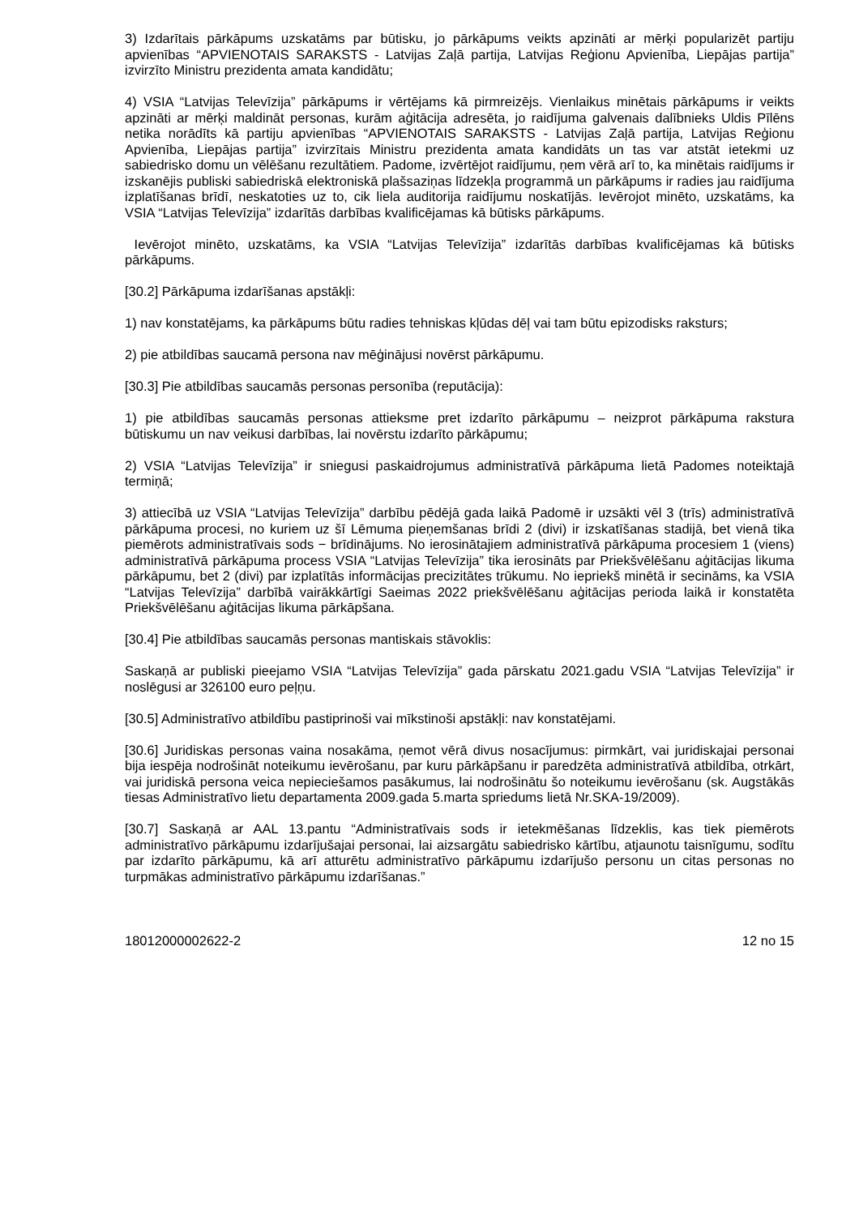3) Izdarītais pārkāpums uzskatāms par būtisku, jo pārkāpums veikts apzināti ar mērķi popularizēt partiju apvienības “APVIENOTAIS SARAKSTS - Latvijas Zaļā partija, Latvijas Reģionu Apvienība, Liepājas partija” izvirzīto Ministru prezidenta amata kandidātu;
4) VSIA “Latvijas Televīzija” pārkāpums ir vērtējams kā pirmreizējs. Vienlaikus minētais pārkāpums ir veikts apzināti ar mērķi maldināt personas, kurām aģitācija adresēta, jo raidījuma galvenais dalībnieks Uldis Pīlēns netika norādīts kā partiju apvienības “APVIENOTAIS SARAKSTS - Latvijas Zaļā partija, Latvijas Reģionu Apvienība, Liepājas partija” izvirzītais Ministru prezidenta amata kandidāts un tas var atstāt ietekmi uz sabiedrisko domu un vēlēšanu rezultātiem. Padome, izvērtējot raidījumu, ņem vērā arī to, ka minētais raidījums ir izskanējis publiski sabiedriskā elektroniskā plašsaziņas līdzekļa programmā un pārkāpums ir radies jau raidījuma izplatīšanas brīdī, neskatoties uz to, cik liela auditorija raidījumu noskatījās. Ievērojot minēto, uzskatāms, ka VSIA “Latvijas Televīzija” izdarītās darbības kvalificējamas kā būtisks pārkāpums.
Ievērojot minēto, uzskatāms, ka VSIA “Latvijas Televīzija” izdarītās darbības kvalificējamas kā būtisks pārkāpums.
[30.2] Pārkāpuma izdarīšanas apstākļi:
1) nav konstatējams, ka pārkāpums būtu radies tehniskas kļūdas dēļ vai tam būtu epizodisks raksturs;
2) pie atbildības saucamā persona nav mēģinājusi novērst pārkāpumu.
[30.3] Pie atbildības saucamās personas personība (reputācija):
1) pie atbildības saucamās personas attieksme pret izdarīto pārkāpumu – neizprot pārkāpuma rakstura būtiskumu un nav veikusi darbības, lai novērstu izdarīto pārkāpumu;
2) VSIA “Latvijas Televīzija” ir sniegusi paskaidrojumus administratīvā pārkāpuma lietā Padomes noteiktajā termiņā;
3) attiecībā uz VSIA “Latvijas Televīzija” darbību pēdējā gada laikā Padomē ir uzsākti vēl 3 (trīs) administratīvā pārkāpuma procesi, no kuriem uz šī Lēmuma pieņemšanas brīdi 2 (divi) ir izskatīšanas stadijā, bet vienā tika piemērots administratīvais sods − brīdinājums. No ierosinātajiem administratīvā pārkāpuma procesiem 1 (viens) administratīvā pārkāpuma process VSIA “Latvijas Televīzija” tika ierosināts par Priekšvēlēšanu aģitācijas likuma pārkāpumu, bet 2 (divi) par izplatītās informācijas precizitātes trūkumu. No iepriekš minētā ir secināms, ka VSIA “Latvijas Televīzija” darbībā vairākkārtīgi Saeimas 2022 priekšvēlēšanu aģitācijas perioda laikā ir konstatēta Priekšvēlēšanu aģitācijas likuma pārkāpšana.
[30.4] Pie atbildības saucamās personas mantiskais stāvoklis:
Saskaņā ar publiski pieejamo VSIA “Latvijas Televīzija” gada pārskatu 2021.gadu VSIA “Latvijas Televīzija” ir noslēgusi ar 326100 euro peļņu.
[30.5] Administratīvo atbildību pastiprinoši vai mīkstinoši apstākļi: nav konstatējami.
[30.6] Juridiskas personas vaina nosakāma, ņemot vērā divus nosacījumus: pirmkārt, vai juridiskajai personai bija iespēja nodrošināt noteikumu ievērošanu, par kuru pārkāpšanu ir paredzēta administratīvā atbildība, otrkārt, vai juridiskā persona veica nepieciešamos pasākumus, lai nodrošinātu šo noteikumu ievērošanu (sk. Augstākās tiesas Administratīvo lietu departamenta 2009.gada 5.marta spriedums lietā Nr.SKA-19/2009).
[30.7] Saskaņā ar AAL 13.pantu “Administratīvais sods ir ietekmēšanas līdzeklis, kas tiek piemērots administratīvo pārkāpumu izdarījušajai personai, lai aizsargātu sabiedrisko kārtību, atjaunotu taisnīgumu, sodītu par izdarīto pārkāpumu, kā arī atturētu administratīvo pārkāpumu izdarījušo personu un citas personas no turpmākas administratīvo pārkāpumu izdarīšanas.”
18012000002622-2 12 no 15